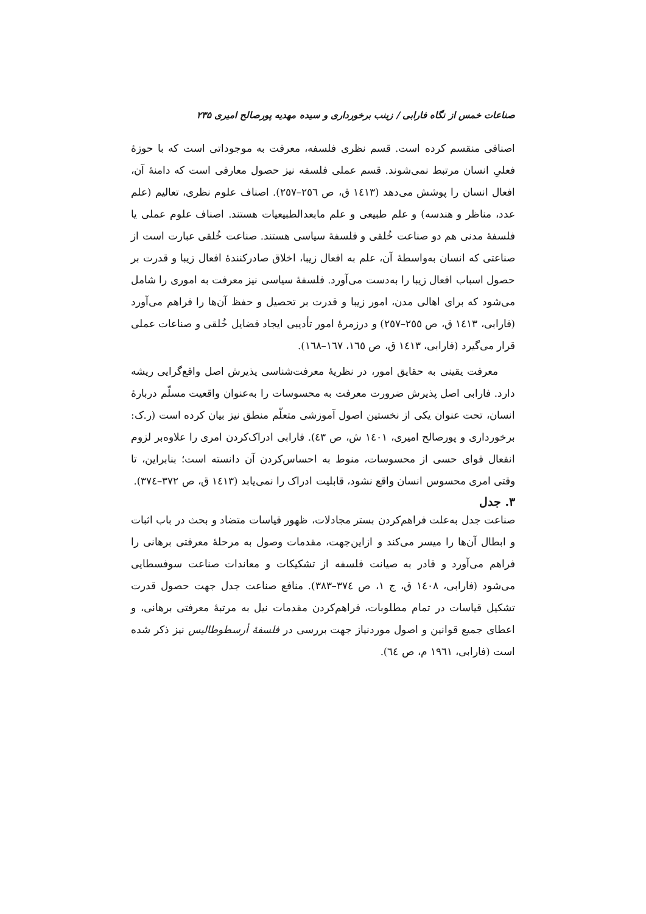صناعات خمس از نگاه فارابی / زینب برخورداری و سیده مهدیه پورصالح امیری ۲۳۵
اصنافی منقسم کرده است. قسم نظری فلسفه، معرفت به موجوداتی است که با حوزهٔ فعلیِ انسان مرتبط نمی‌شوند. قسم عملی فلسفه نیز حصول معارفی است که دامنهٔ آن، افعال انسان را پوشش می‌دهد (۱٤۱۳ ق، ص ۲٥٦–۲٥۷). اصناف علوم نظری، تعالیم (علم عدد، مناظر و هندسه) و علم طبیعی و علم مابعدالطبیعیات هستند. اصناف علوم عملی یا فلسفهٔ مدنی هم دو صناعت خُلقی و فلسفهٔ سیاسی هستند. صناعت خُلقی عبارت است از صناعتی که انسان به‌واسطهٔ آن، علم به افعال زیبا، اخلاق صادرکنندهٔ افعال زیبا و قدرت بر حصول اسباب افعال زیبا را به‌دست می‌آورد. فلسفهٔ سیاسی نیز معرفت به اموری را شامل می‌شود که برای اهالی مدن، امور زیبا و قدرت بر تحصیل و حفظ آن‌ها را فراهم می‌آورد (فارابی، ۱٤۱۳ ق، ص ۲٥٥–۲٥۷) و درزمرهٔ امور تأدیبی ایجاد فضایل خُلقی و صناعات عملی قرار می‌گیرد (فارابی، ۱٤۱۳ ق، ص ۱٦٥، ۱٦۷–۱٦۸).
معرفت یقینی به حقایق امور، در نظریهٔ معرفت‌شناسی پذیرش اصل واقع‌گرایی ریشه دارد. فارابی اصل پذیرش ضرورت معرفت به محسوسات را به‌عنوان واقعیت مسلّم دربارهٔ انسان، تحت عنوان یکی از نخستین اصول آموزشی متعلّم منطق نیز بیان کرده است (ر.ک: برخورداری و پورصالح امیری، ۱٤۰۱ ش، ص ٤۳). فارابی ادراک‌کردن امری را علاوه‌بر لزوم انفعال قوای حسی از محسوسات، منوط به احساس‌کردن آن دانسته است؛ بنابراین، تا وقتی امری محسوس انسان واقع نشود، قابلیت ادراک را نمی‌یابد (۱٤۱۳ ق، ص ۳۷۲–۳۷٤).
۳. جدل
صناعت جدل به‌علت فراهم‌کردن بستر مجادلات، ظهور قیاسات متضاد و بحث در باب اثبات و ابطال آن‌ها را میسر می‌کند و ازاین‌جهت، مقدمات وصول به مرحلهٔ معرفتی برهانی را فراهم می‌آورد و قادر به صیانت فلسفه از تشکیکات و معاندات صناعت سوفسطایی می‌شود (فارابی، ۱٤۰۸ ق، ج ۱، ص ۳۷٤–۳۸۳). منافع صناعت جدل جهت حصول قدرت تشکیل قیاسات در تمام مطلوبات، فراهم‌کردن مقدمات نیل به مرتبهٔ معرفتی برهانی، و اعطای جمیع قوانین و اصول موردنیاز جهت بررسی در فلسفهٔ أرسطوطالیس نیز ذکر شده است (فارابی، ۱۹٦۱ م، ص ٦٤).